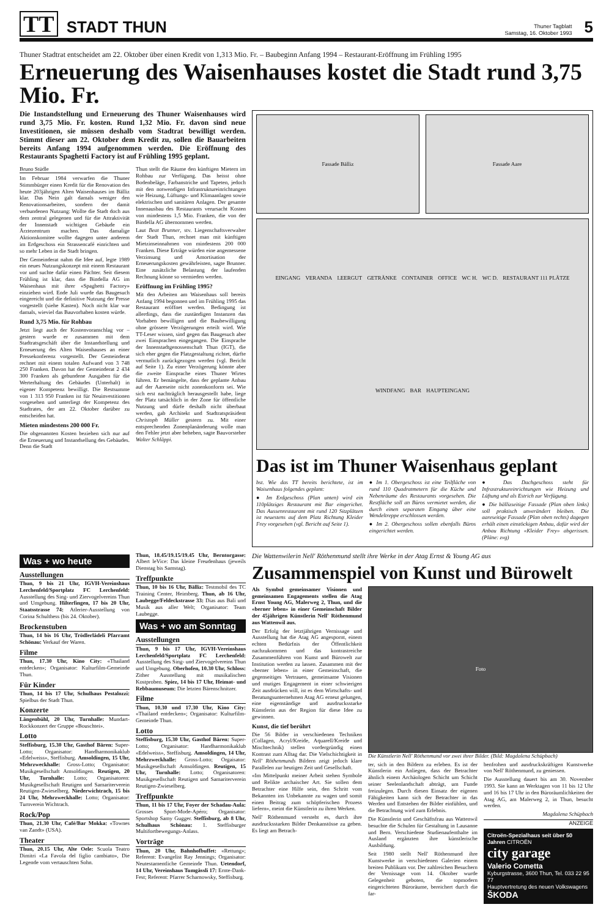TT STADT THUN Thuner Tagblatt
Samstag, 16. Oktober 1993 5
Thuner Stadtrat entscheidet am 22. Oktober über einen Kredit von 1,313 Mio. Fr. – Baubeginn Anfang 1994 – Restaurant-Eröffnung im Frühling 1995
Erneuerung des Waisenhauses kostet die Stadt rund 3,75 Mio. Fr.
Die Instandstellung und Erneuerung des Thuner Waisenhauses wird rund 3,75 Mio. Fr. kosten. Rund 1,32 Mio. Fr. davon sind neue Investitionen, sie müssen deshalb vom Stadtrat bewilligt werden. Stimmt dieser am 22. Oktober dem Kredit zu, sollen die Bauarbeiten bereits Anfang 1994 aufgenommen werden. Die Eröffnung des Restaurants Spaghetti Factory ist auf Frühling 1995 geplant.
Bruno Stüdle
Im Februar 1984 verwarfen die Thuner Stimmbürger einen Kredit für die Renovation des heute 203jährigen Alten Waisenhauses im Bälliz klar. Das Nein galt damals weniger den Renovationsarbeiten, sondern der damit verbundenen Nutzung: Wollte die Stadt doch aus dem zentral gelegenen und für die Attraktivität der Innenstadt wichtigen Gebäude ein Ärztezentrum machen. Das damalige Aktionskomitee wollte dagegen unter anderem im Erdgeschoss ein Strassencafé einrichten und so mehr Leben in die Stadt bringen.
Der Gemeinderat nahm die Idee auf, legte 1989 ein neues Nutzungskonzept mit einem Restaurant vor und suchte dafür einen Pächter. Seit diesem Frühling ist klar, dass die Bindella AG im Waisenhaus mit ihrer «Spaghetti Factory» einziehen wird. Ende Juli wurde das Baugesuch eingereicht und die definitive Nutzung der Presse vorgestellt (siehe Kasten). Noch nicht klar war damals, wieviel das Bauvorhaben kosten würde.
Rund 3,75 Mio. für Rohbau
Jetzt liegt auch der Kostenvoranschlag vor – gestern wurde er zusammen mit dem Stadtratsgeschäft über die Instandstellung und Erneuerung des Alten Waisenhauses an einer Pressekonferenz vorgestellt. Der Gemeinderat rechnet mit einem totalen Aufwand von 3 748 250 Franken. Davon hat der Gemeinderat 2 434 300 Franken als gebundene Ausgaben für die Werterhaltung des Gebäudes (Unterhalt) in eigener Kompetenz bewilligt. Die Restsumme von 1 313 950 Franken ist für Neuinvestitionen vorgesehen und unterliegt der Kompetenz des Stadtrates, der am 22. Oktober darüber zu entscheiden hat.
Mieten mindestens 200 000 Fr.
Die obgenannten Kosten beziehen sich nur auf die Erneuerung und Instandsellung des Gebäudes. Denn die Stadt
Thun stellt die Räume den künftigen Mietern im Rohbau zur Verfügung. Das heisst ohne Bodenbeläge, Farbanstriche und Tapeten, jedoch mit den notwendigen Infrastruktureinrichtungen wie Heizung, Lüftungs- und Klimaanlagen sowie elektrischen und sanitären Anlagen. Der gesamte Innenausbau des Restaurants verursacht Kosten von mindestens 1,5 Mio. Franken, die von der Bindella AG übernommen werden.
Laut Beat Brunner, stv. Liegenschaftsverwalter der Stadt Thun, rechnet man mit künftigen Mietzinseinnahmen von mindestens 200 000 Franken. Diese Erträge würden eine angemessene Verzinsung und Amortisation der Erneuerungskosten gewährleisten, sagte Brunner. Eine zusätzliche Belastung der laufenden Rechnung könne so vermieden werden.
Eröffnung im Frühling 1995?
Mit den Arbeiten am Waisenhaus soll bereits Anfang 1994 begonnen und im Frühling 1995 das Restaurant eröffnet werden. Bedingung ist allerdings, dass die zuständigen Instanzen das Vorhaben bewilligen und die Baubewilligung ohne grössere Verzögerungen erteilt wird. Wie TT-Leser wissen, sind gegen das Baugesuch aber zwei Einsprachen eingegangen. Die Einsprache der Innenstadtgenossenschaft Thun (IGT), die sich eher gegen die Platzgestaltung richtet, dürfte vermutlich zurückgezogen werden (vgl. Bericht auf Seite 1). Zu einer Verzögerung könnte aber die zweite Einsprache eines Thuner Wirtes führen. Er bemängelte, dass der geplante Anbau auf der Aareseite nicht zonenkonform sei. Wie sich erst nachträglich herausgestellt habe, liege der Platz tatsächlich in der Zone für öffentliche Nutzung und dürfe deshalb nicht überbaut werden, gab Architekt und Stadtratspräsident Christoph Müller gestern zu. Mit einer entsprechenden Zonenplanänderung wolle man den Fehler jetzt aber beheben, sagte Bauvorsteher Walter Schläppi.
Fassade Bälliz Fassade Aare
EINGANG VERANDA LEERGUT GETRÄNKE CONTAINER OFFICE WC H. WC D. RESTAURANT 111 PLÄTZE WINDFANG BAR HAUPTEINGANG
Das ist im Thuner Waisenhaus geplant
bst. Wie das TT bereits berichtete, ist im Waisenhaus folgendes geplant:
● Im Erdgeschoss (Plan unten) wird ein 110plätziges Restaurant mit Bar eingerichet. Das Aussenrestaurant mit rund 120 Sitzplätzen ist neuestens auf dem Platz Richtung Kleider Frey vorgesehen (vgl. Bericht auf Seite 1).
● Im 1. Obergeschoss ist eine Teilfläche von rund 110 Quadratmetern für die Küche und Nebenräume des Restaurants vorgesehen. Die Restfläche soll an Büros vermietet werden, die durch einen separaten Eingang über eine Wendeltreppe erschlossen werden.
● Im 2. Obergeschoss sollen ebenfalls Büros eingerichtet werden.
● Das Dachgeschoss steht für Infrastruktureinrichtungen wie Heizung und Lüftung und als Estrich zur Verfügung.
● Die bällizseitige Fassade (Plan oben links) soll praktisch unverändert bleiben. Die aareseitige Fassade (Plan oben rechts) dagegen erhält einen einstöckigen Anbau, dafür wird der Anbau Richtung «Kleider Frey» abgerissen. (Pläne: zvg)
Was + wo heute
Ausstellungen
Thun, 9 bis 21 Uhr, IGVH-Vereinshaus Lerchenfeld/Sportplatz FC Lerchenfeld: Ausstellung des Sing- und Ziervogelvereins Thun und Umgebung. Hilterfingen, 17 bis 20 Uhr, Staatsstrasse 74: Atlerier-Ausstellung von Corina Schulthess (bis 24. Oktober).
Brockenstuben
Thun, 14 bis 16 Uhr, Trödlerlädeli Pfarramt Schönau: Verkauf der Waren.
Filme
Thun, 17.30 Uhr, Kino City: «Thailand entdecken»; Organisator: Kulturfilm-Gemeinde Thun.
Für Kinder
Thun, 14 bis 17 Uhr, Schulhaus Pestalozzi: Spielbus der Stadt Thun.
Konzerte
Längenbühl, 20 Uhr, Turnhalle: Mundart-Rockkonzert der Gruppe «Bouschtei».
Lotto
Steffisburg, 15.30 Uhr, Gasthof Bären: Super-Lotto; Organisator: Handharmonikaklub «Edelweiss», Steffisburg. Amsoldingen, 15 Uhr, Mehrzweckhalle: Gross-Lotto; Organisator: Musikgesellschaft Amsoldingen. Reutigen, 20 Uhr, Turnhalle: Lotto; Organisatoren: Musikgesellschaft Reutigen und Samariterverein Reutigen-Zwieselberg. Niederwichtrach, 15 bis 24 Uhr, Mehrzweckhalle: Lotto; Organisator: Turnverein Wichtrach.
Rock/Pop
Thun, 21.30 Uhr, Café/Bar Mokka: «Townes van Zandt» (USA).
Theater
Thun, 20.15 Uhr, Alte Oele: Scuola Teatro Dimitri «La Favola del figlio cambiato», Die Legende vom vertauschten Sohn.
Thun, 18.45/19.15/19.45 Uhr, Berntorgasse: Albert leVice: Das kleine Freudenhaus (jeweils Dienstag bis Samstag).
Treffpunkte
Thun, 10 bis 16 Uhr, Bälliz: Testmobil des TC Training Center, Heimberg. Thun, ab 16 Uhr, Laubegge/Feldeckstrasse 33: Dias aus Bali und Musik aus aller Welt; Organisator: Team Laubegge.
Was + wo am Sonntag
Ausstellungen
Thun, 9 bis 17 Uhr, IGVH-Vereinshaus Lerchenfeld/Sportplatz FC Lerchenfeld: Ausstellung des Sing- und Ziervogelvereins Thun und Umgebung. Oberhofen, 10.30 Uhr, Schloss: Zither Ausstellung mit musikalischen Kostproben. Spiez, 14 bis 17 Uhr, Heimat- und Rebbaumuseum: Die letzten Bärenschnitzer.
Filme
Thun, 10.30 und 17.30 Uhr, Kino City: «Thailand entdecken»; Organisator: Kulturfilm-Gemeinde Thun.
Lotto
Steffisburg, 15.30 Uhr, Gasthof Bären: Super-Lotto; Organisator: Handharmonikaklub «Edelweiss», Steffisburg. Amsoldingen, 14 Uhr, Mehrzweckhalle: Gross-Lotto; Orgaisator: Musikgesellschaft Amsoldingen. Reutigen, 15 Uhr, Turnhalle: Lotto; Organisatoren: Musikgesellschaft Reutigen und Samariterverein Reutigen-Zwieselberg.
Treffpunkte
Thun, 11 bis 17 Uhr, Foyer der Schadau-Aula: Grosses Sport-Mode-Apéro; Organisator: Sportshop Samy Gugger. Steffisburg, ab 8 Uhr, Schulhaus Schönau: 1. Steffisburger Multifortbewegungs-Anlass.
Vorträge
Thun, 20 Uhr, Bahnhofbuffet: «Rettung»; Referent: Evangelist Ray Jennings; Organisator: Neutestamentliche Gemeinde Thun. Uetendorf, 14 Uhr, Vereinshaus Tumgässli 17: Ernte-Dank-Fest; Referent: Pfarrer Scharnowsky, Steffisburg.
Die Wattenwilerin Nell' Röthenmund stellt ihre Werke in der Atag Ernst & Young AG aus
Zusammenspiel von Kunst und Bürowelt
Als Symbol gemeinsamer Visionen und gemeinsamen Engagements stellen die Atag Ernst Young AG, Malerweg 2, Thun, und die «berner leben» in einer Gemeinschaft Bilder der 45jährigen Künstlerin Nell' Röthenmund aus Wattenwil aus.
Der Erfolg der letztjährigen Vernissage und Ausstellung hat die Atag AG angespornt, einem echten Bedürfnis der Öffentlichkeit nachzukommen und das kontrastreiche Zusammenführen von Kunst und Bürowelt zur Institution werden zu lassen. Zusammen mit der «berner leben» in einer Gemeinschaft, die gegenseitiges Vertrauen, gemeinsame Visionen und mutiges Engagement in einer schwierigen Zeit ausdrücken will, ist es dem Wirtschafts- und Beratungsunternehmen Atag AG erneut gelungen, eine eigenständige und ausdrucksstarke Künstlerin aus der Region für diese Idee zu gewinnen.
Kunst, die tief berührt
Die 56 Bilder in verschiedenen Techniken (Collagen, Acryl/Kreide, Aquarell/Kreide und Mischtechnik) stellen vordergründig einen Kontrast zum Alltag dar. Die Vielschichtigkeit in Nell' Röthenmunds Bildern zeigt jedoch klare Parallelen zur heutigen Zeit und Gesellschaft.
«Im Mittelpunkt meiner Arbeit stehen Symbole und Relikte archaischer Art. Sie sollen dem Betrachter eine Hilfe sein, den Schritt vom Bekannten ins Unbekannte zu wagen und somit einen Beitrag zum schöpferischen Prozess liefern», meint die Künstlerin zu ihren Werken.
Nell' Röthenmund versteht es, durch ihre ausdrucksstarken Bilder Denkanstösse zu geben. Es liegt am Betrach-
Foto
Die Künstlerin Nell' Röthenmund vor zwei ihrer Bilder. (Bild: Magdalena Schüpbach)
ter, sich in den Bildern zu erleben. Es ist der Künstlerin ein Anliegen, dass der Betrachter ähnlich einem Archäologen Schicht um Schicht seiner Seelenlandschaft abträgt, um Funde freizulegen. Durch diesen Einsatz der eigenen Fähigkeiten kann sich der Betrachter in das Werden und Entstehen der Bilder einfühlen, und die Betrachtung wird zum Erlebnis.
Die Künstlerin und Geschäftsfrau aus Wattenwil besuchte die Schulen für Gestaltung in Lausanne und Bern. Verschiedene Studienaufenthalte im Ausland ergänzten ihre künstlerische Ausbildung.
Seit 1980 stellt Nell' Röthenmund ihre Kunstwerke in verschiedenen Galerien einem breiten Publikum vor. Der zahlreichen Besuchern der Vernissage vom 14. Oktober wurde Gelegenheit geboten, die topmodern eingerichteten Büroräume, bereichert durch die far-
benfrohen und ausdruckskräftigen Kunstwerke von Nell' Röthenmund, zu geniessen.
Die Ausstellung dauert bis am 30. November 1993. Sie kann an Werktagen von 11 bis 12 Uhr und 16 bis 17 Uhr in den Büroräumlichkeiten der Atag AG, am Malerweg 2, in Thun, besucht werden.
Magdalena Schüpbach
ANZEIGE
Citroën-Spezialhaus seit über 50 Jahren CITROËN
city garage
Valerio Cometta
Kyburgstrasse, 3600 Thun, Tel. 033 22 95 77
Hauptvertretung des neuen Volkswagens ŠKODA